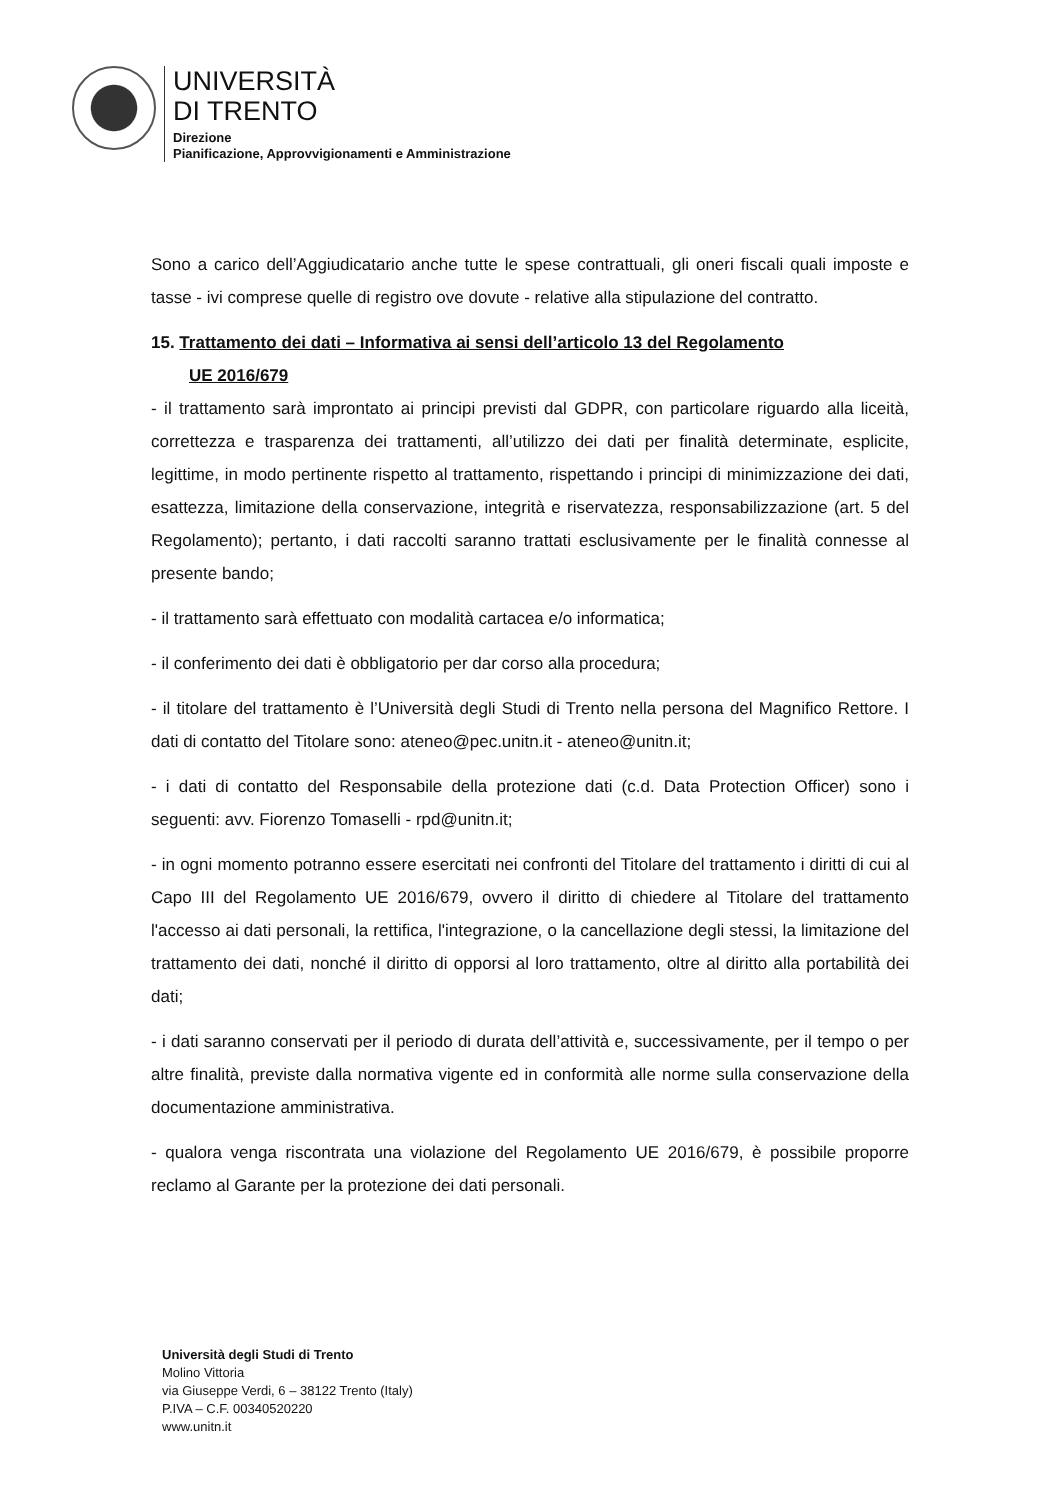UNIVERSITÀ
DI TRENTO
Direzione
Pianificazione, Approvvigionamenti e Amministrazione
Sono a carico dell’Aggiudicatario anche tutte le spese contrattuali, gli oneri fiscali quali imposte e tasse - ivi comprese quelle di registro ove dovute - relative alla stipulazione del contratto.
15. Trattamento dei dati – Informativa ai sensi dell’articolo 13 del Regolamento
UE 2016/679
- il trattamento sarà improntato ai principi previsti dal GDPR, con particolare riguardo alla liceità, correttezza e trasparenza dei trattamenti, all’utilizzo dei dati per finalità determinate, esplicite, legittime, in modo pertinente rispetto al trattamento, rispettando i principi di minimizzazione dei dati, esattezza, limitazione della conservazione, integrità e riservatezza, responsabilizzazione (art. 5 del Regolamento); pertanto, i dati raccolti saranno trattati esclusivamente per le finalità connesse al presente bando;
- il trattamento sarà effettuato con modalità cartacea e/o informatica;
- il conferimento dei dati è obbligatorio per dar corso alla procedura;
- il titolare del trattamento è l’Università degli Studi di Trento nella persona del Magnifico Rettore. I dati di contatto del Titolare sono: ateneo@pec.unitn.it - ateneo@unitn.it;
- i dati di contatto del Responsabile della protezione dati (c.d. Data Protection Officer) sono i seguenti: avv. Fiorenzo Tomaselli - rpd@unitn.it;
- in ogni momento potranno essere esercitati nei confronti del Titolare del trattamento i diritti di cui al Capo III del Regolamento UE 2016/679, ovvero il diritto di chiedere al Titolare del trattamento l'accesso ai dati personali, la rettifica, l'integrazione, o la cancellazione degli stessi, la limitazione del trattamento dei dati, nonché il diritto di opporsi al loro trattamento, oltre al diritto alla portabilità dei dati;
- i dati saranno conservati per il periodo di durata dell’attività e, successivamente, per il tempo o per altre finalità, previste dalla normativa vigente ed in conformità alle norme sulla conservazione della documentazione amministrativa.
- qualora venga riscontrata una violazione del Regolamento UE 2016/679, è possibile proporre reclamo al Garante per la protezione dei dati personali.
Università degli Studi di Trento
Molino Vittoria
via Giuseppe Verdi, 6 – 38122 Trento (Italy)
P.IVA – C.F. 00340520220
www.unitn.it